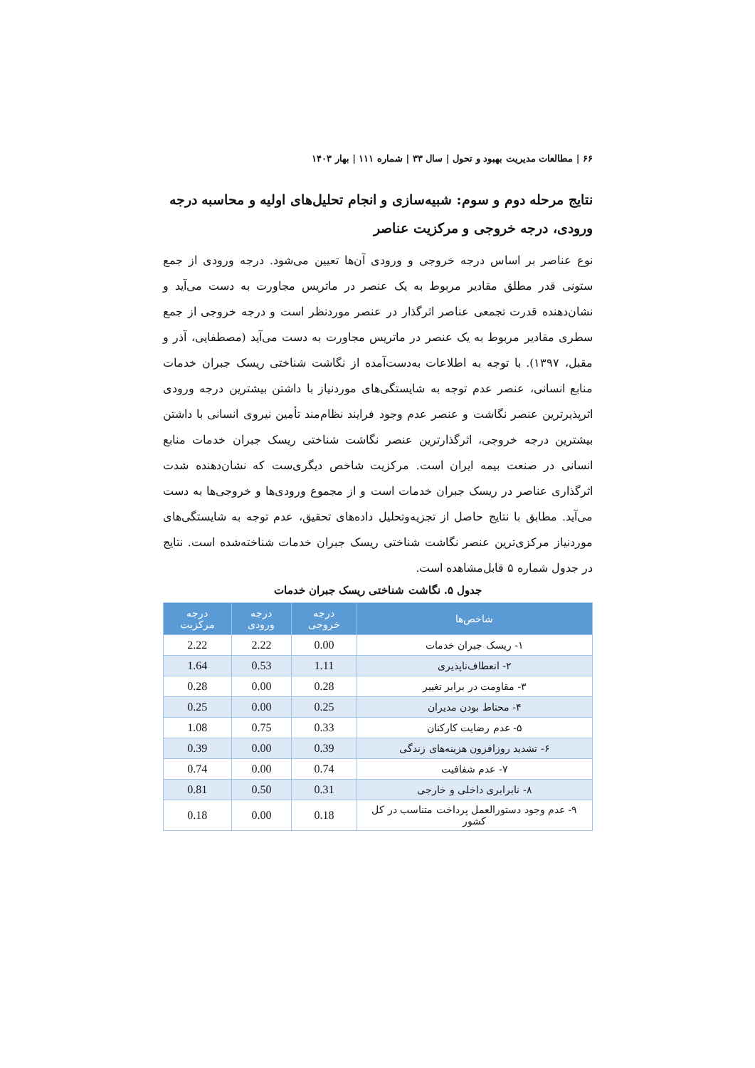۶۶ | مطالعات مدیریت بهبود و تحول | سال ۳۳ | شماره ۱۱۱ | بهار ۱۴۰۳
نتایج مرحله دوم و سوم: شبیه‌سازی و انجام تحلیل‌های اولیه و محاسبه درجه ورودی، درجه خروجی و مرکزیت عناصر
نوع عناصر بر اساس درجه خروجی و ورودی آن‌ها تعیین می‌شود. درجه ورودی از جمع ستونی قدر مطلق مقادیر مربوط به یک عنصر در ماتریس مجاورت به دست می‌آید و نشان‌دهنده قدرت تجمعی عناصر اثرگذار در عنصر موردنظر است و درجه خروجی از جمع سطری مقادیر مربوط به یک عنصر در ماتریس مجاورت به دست می‌آید (مصطفایی، آذر و مقبل، ۱۳۹۷). با توجه به اطلاعات به‌دست‌آمده از نگاشت شناختی ریسک جبران خدمات منابع انسانی، عنصر عدم توجه به شایستگی‌های موردنیاز با داشتن بیشترین درجه ورودی اثرپذیرترین عنصر نگاشت و عنصر عدم وجود فرایند نظام‌مند تأمین نیروی انسانی با داشتن بیشترین درجه خروجی، اثرگذارترین عنصر نگاشت شناختی ریسک جبران خدمات منابع انسانی در صنعت بیمه ایران است. مرکزیت شاخص دیگری‌ست که نشان‌دهنده شدت اثرگذاری عناصر در ریسک جبران خدمات است و از مجموع ورودی‌ها و خروجی‌ها به دست می‌آید. مطابق با نتایج حاصل از تجزیه‌وتحلیل داده‌های تحقیق، عدم توجه به شایستگی‌های موردنیاز مرکزی‌ترین عنصر نگاشت شناختی ریسک جبران خدمات شناخته‌شده است. نتایج در جدول شماره ۵ قابل‌مشاهده است.
جدول ۵. نگاشت شناختی ریسک جبران خدمات
| شاخص‌ها | درجه خروجی | درجه ورودی | درجه مرکزیت |
| --- | --- | --- | --- |
| ۱- ریسک جبران خدمات | 0.00 | 2.22 | 2.22 |
| ۲- انعطاف‌ناپذیری | 1.11 | 0.53 | 1.64 |
| ۳- مقاومت در برابر تغییر | 0.28 | 0.00 | 0.28 |
| ۴- محتاط بودن مدیران | 0.25 | 0.00 | 0.25 |
| ۵- عدم رضایت کارکنان | 0.33 | 0.75 | 1.08 |
| ۶- تشدید روزافزون هزینه‌های زندگی | 0.39 | 0.00 | 0.39 |
| ۷- عدم شفافیت | 0.74 | 0.00 | 0.74 |
| ۸- نابرابری داخلی و خارجی | 0.31 | 0.50 | 0.81 |
| ۹- عدم وجود دستورالعمل پرداخت متناسب در کل کشور | 0.18 | 0.00 | 0.18 |